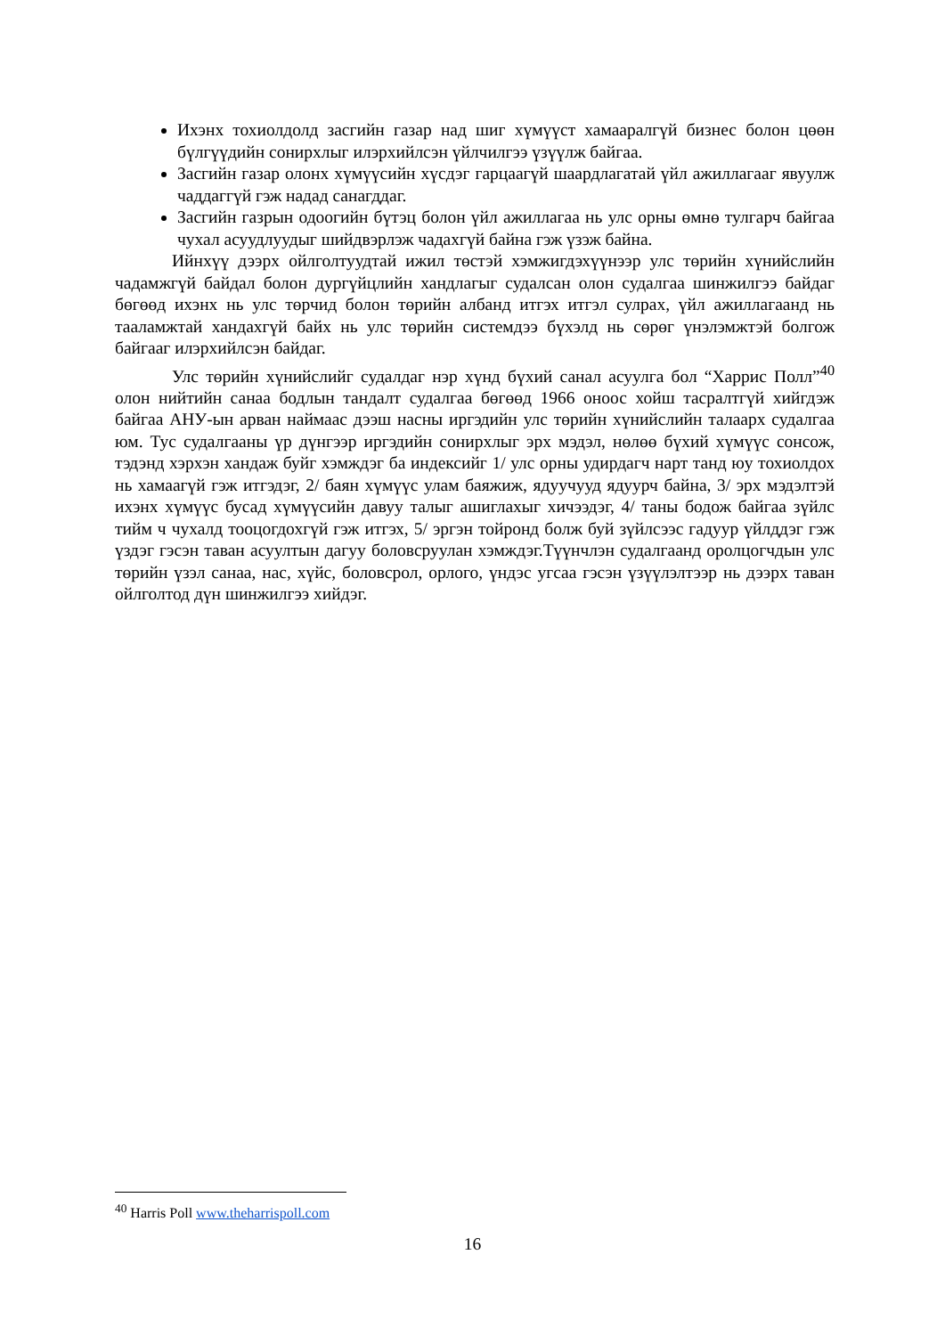Ихэнх тохиолдолд засгийн газар над шиг хүмүүст хамааралгүй бизнес болон цөөн бүлгүүдийн сонирхлыг илэрхийлсэн үйлчилгээ үзүүлж байгаа.
Засгийн газар олонх хүмүүсийн хүсдэг гарцаагүй шаардлагатай үйл ажиллагааг явуулж чаддаггүй гэж надад санагддаг.
Засгийн газрын одоогийн бүтэц болон үйл ажиллагаа нь улс орны өмнө тулгарч байгаа чухал асуудлуудыг шийдвэрлэж чадахгүй байна гэж үзэж байна.
Ийнхүү дээрх ойлголтуудтай ижил төстэй хэмжигдэхүүнээр улс төрийн хүнийслийн чадамжгүй байдал болон дургүйцлийн хандлагыг судалсан олон судалгаа шинжилгээ байдаг бөгөөд ихэнх нь улс төрчид болон төрийн албанд итгэх итгэл сулрах, үйл ажиллагаанд нь тааламжтай хандахгүй байх нь улс төрийн системдээ бүхэлд нь сөрөг үнэлэмжтэй болгож байгааг илэрхийлсэн байдаг.
Улс төрийн хүнийслийг судалдаг нэр хүнд бүхий санал асуулга бол “Харрис Полл”<sup>40</sup> олон нийтийн санаа бодлын тандалт судалгаа бөгөөд 1966 оноос хойш тасралтгүй хийгдэж байгаа АНУ-ын арван наймаас дээш насны иргэдийн улс төрийн хүнийслийн талаарх судалгаа юм. Тус судалгааны үр дүнгээр иргэдийн сонирхлыг эрх мэдэл, нөлөө бүхий хүмүүс сонсож, тэдэнд хэрхэн хандаж буйг хэмждэг ба индексийг 1/ улс орны удирдагч нарт танд юу тохиолдох нь хамаагүй гэж итгэдэг, 2/ баян хүмүүс улам баяжиж, ядуучууд ядуурч байна, 3/ эрх мэдэлтэй ихэнх хүмүүс бусад хүмүүсийн давуу талыг ашиглахыг хичээдэг, 4/ таны бодож байгаа зүйлс тийм ч чухалд тооцогдохгүй гэж итгэх, 5/ эргэн тойронд болж буй зүйлсээс гадуур үйлддэг гэж үздэг гэсэн таван асуултын дагуу боловсруулан хэмждэг.Түүнчлэн судалгаанд оролцогчдын улс төрийн үзэл санаа, нас, хүйс, боловсрол, орлого, үндэс угсаа гэсэн үзүүлэлтээр нь дээрх таван ойлголтод дүн шинжилгээ хийдэг.
<sup>40</sup> Harris Poll www.theharrispoll.com
16